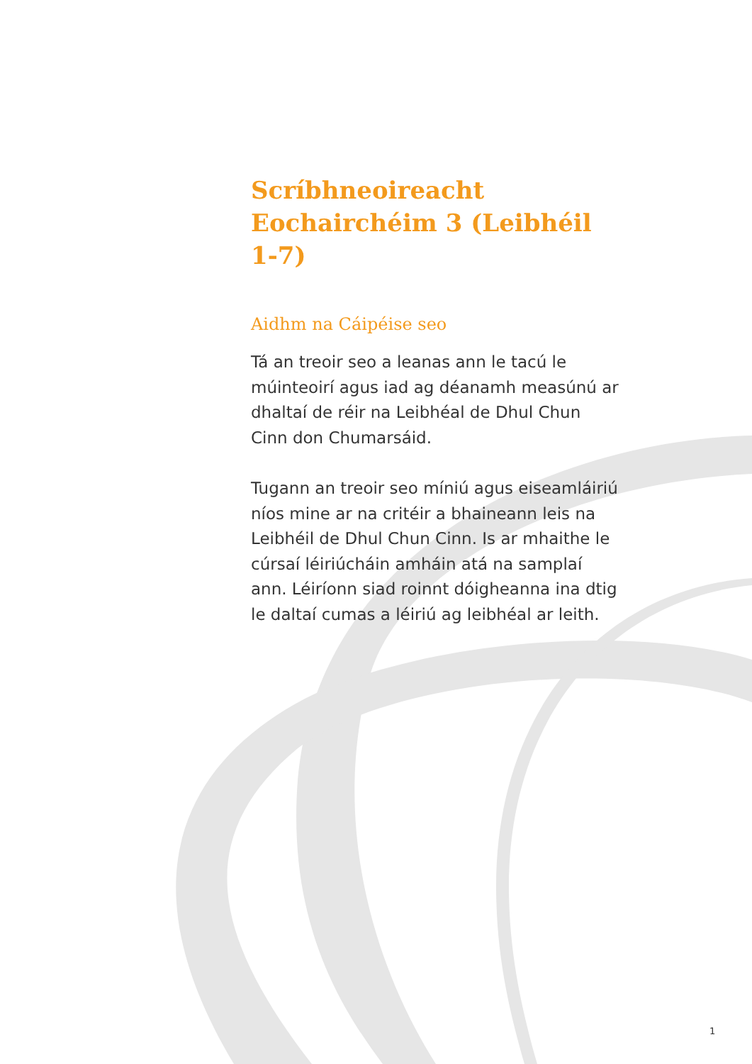Scríbhneoireacht
Eochairchéim 3 (Leibhéil 1-7)
Aidhm na Cáipéise seo
Tá an treoir seo a leanas ann le tacú le múinteoirí agus iad ag déanamh measúnú ar dhaltaí de réir na Leibhéal de Dhul Chun Cinn don Chumarsáid.
Tugann an treoir seo míniú agus eiseamláiriú níos mine ar na critéir a bhaineann leis na Leibhéil de Dhul Chun Cinn. Is ar mhaithe le cúrsaí léiriúcháin amháin atá na samplaí ann. Léiríonn siad roinnt dóigheanna ina dtig le daltaí cumas a léiriú ag leibhéal ar leith.
1